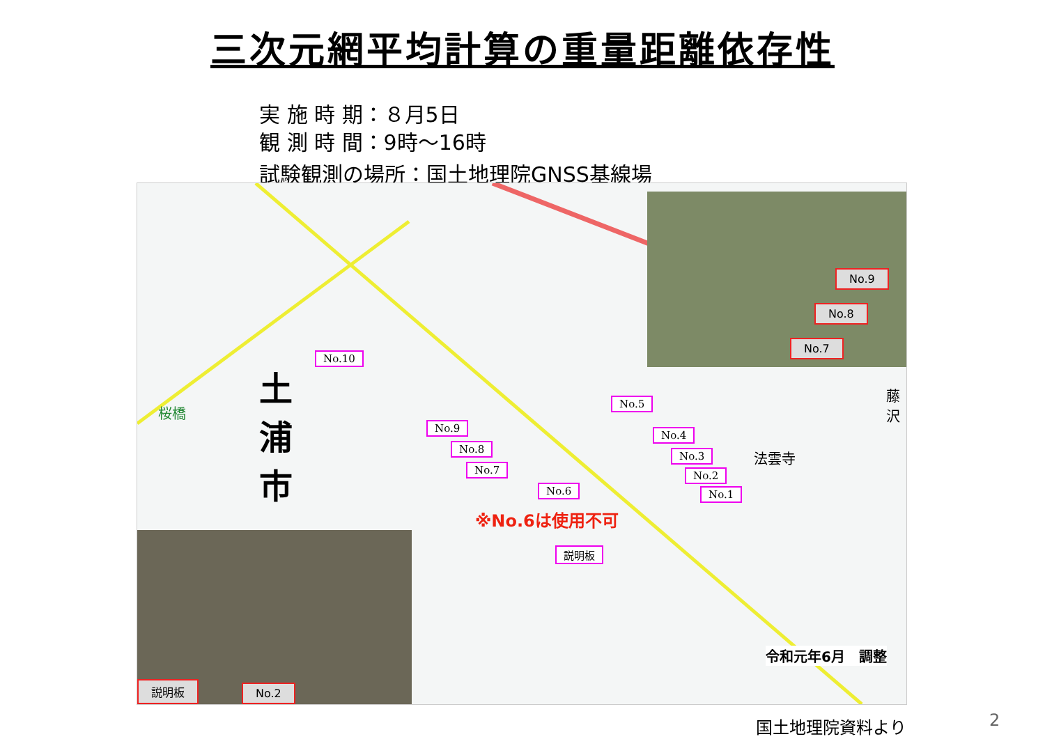三次元網平均計算の重量距離依存性
実 施 時 期：８月5日
観 測 時 間：9時～16時
試験観測の場所：国土地理院GNSS基線場
土浦市
桜橋
No.10
No.9
No.8
No.7
No.6
No.5
No.4
No.3
No.2
No.1
※No.6は使用不可
説明板
法雲寺
藤沢
令和元年6月　調整
No.9
No.8
No.7
説明板 No.2
国土地理院資料より 2